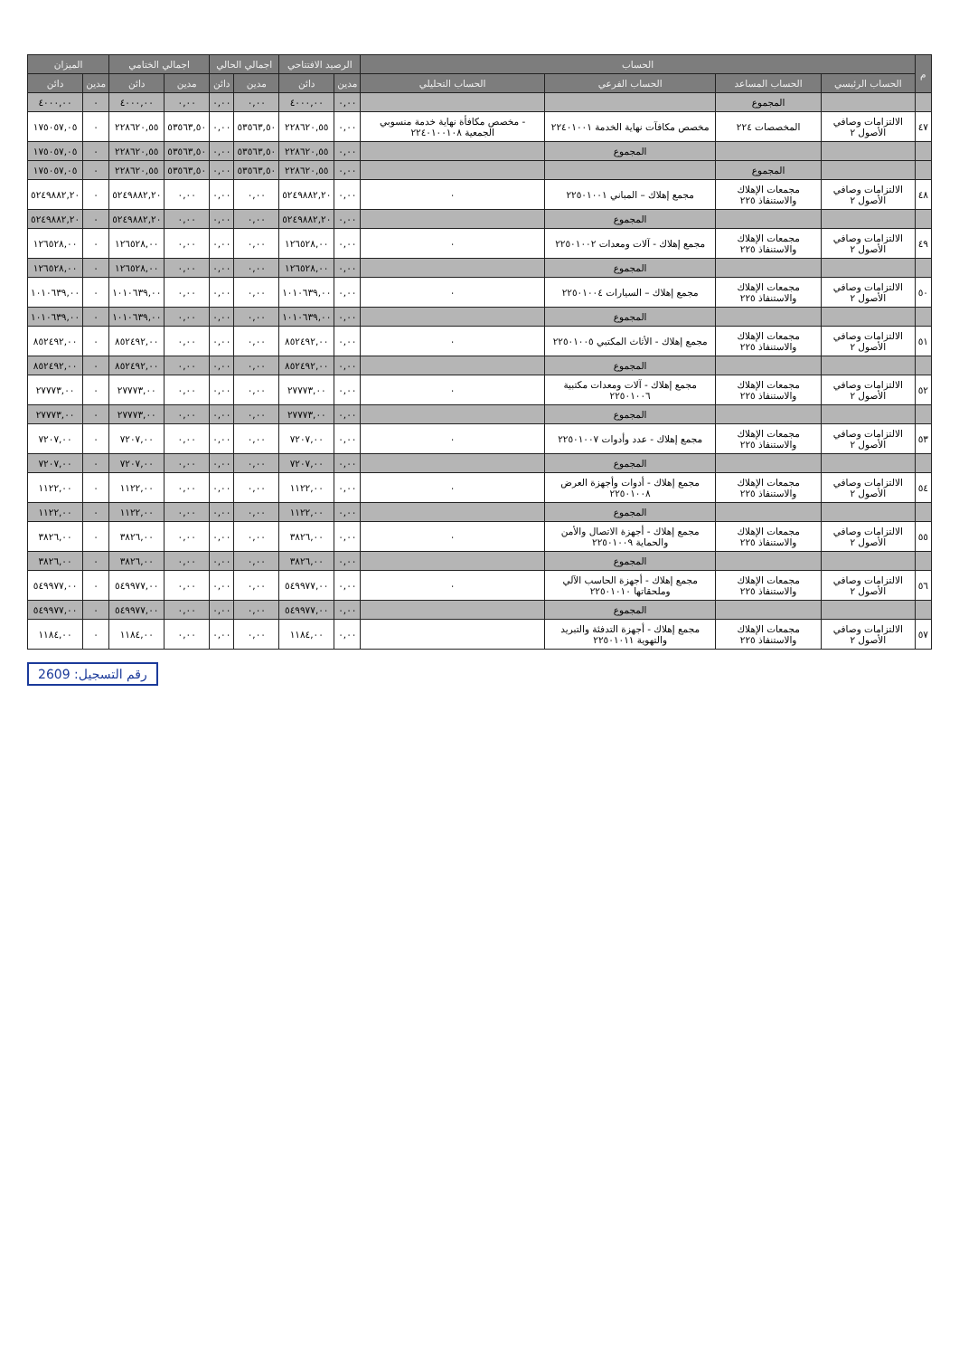| م | الحساب | | | | الرصيد الافتتاحي | | اجمالي الحالي | | اجمالي الختامي | | الميزان | |
| --- | --- | --- | --- | --- | --- | --- | --- | --- | --- | --- | --- | --- |
| | الحساب الرئيسي | الحساب المساعد | الحساب الفرعي | الحساب التحليلي | مدين | دائن | مدين | دائن | مدين | دائن | مدين | دائن |
| | | المجموع | | | ٠,٠٠ | ٤٠٠٠,٠٠ | ٠,٠٠ | ٠,٠٠ | ٠,٠٠ | ٤٠٠٠,٠٠ | ٠ | ٤٠٠٠,٠٠ |
| ٤٧ | الالتزامات وصافي الأصول ٢ | المخصصات ٢٢٤ | مخصص مكافآت نهاية الخدمة ٢٢٤٠١٠٠١ | - مخصص مكافأة نهاية خدمة منسوبي الجمعية ٢٢٤٠١٠٠١٠٨ | ٠,٠٠ | ٢٢٨٦٢٠,٥٥ | ٥٣٥٦٣,٥٠ | ٠,٠٠ | ٥٣٥٦٣,٥٠ | ٢٢٨٦٢٠,٥٥ | ٠ | ١٧٥٠٥٧,٠٥ |
| | | | المجموع | | ٠,٠٠ | ٢٢٨٦٢٠,٥٥ | ٥٣٥٦٣,٥٠ | ٠,٠٠ | ٥٣٥٦٣,٥٠ | ٢٢٨٦٢٠,٥٥ | ٠ | ١٧٥٠٥٧,٠٥ |
| | | المجموع | | | ٠,٠٠ | ٢٢٨٦٢٠,٥٥ | ٥٣٥٦٣,٥٠ | ٠,٠٠ | ٥٣٥٦٣,٥٠ | ٢٢٨٦٢٠,٥٥ | ٠ | ١٧٥٠٥٧,٠٥ |
| ٤٨ | الالتزامات وصافي الأصول ٢ | مجمعات الإهلاك والاستنفاذ ٢٢٥ | مجمع إهلاك – المباني ٢٢٥٠١٠٠١ | ٠ | ٠,٠٠ | ٥٢٤٩٨٨٢,٢٠ | ٠,٠٠ | ٠,٠٠ | ٠,٠٠ | ٥٢٤٩٨٨٢,٢٠ | ٠ | ٥٢٤٩٨٨٢,٢٠ |
| | | | المجموع | | ٠,٠٠ | ٥٢٤٩٨٨٢,٢٠ | ٠,٠٠ | ٠,٠٠ | ٠,٠٠ | ٥٢٤٩٨٨٢,٢٠ | ٠ | ٥٢٤٩٨٨٢,٢٠ |
| ٤٩ | الالتزامات وصافي الأصول ٢ | مجمعات الإهلاك والاستنفاذ ٢٢٥ | مجمع إهلاك - آلات ومعدات ٢٢٥٠١٠٠٢ | ٠ | ٠,٠٠ | ١٢٦٥٢٨,٠٠ | ٠,٠٠ | ٠,٠٠ | ٠,٠٠ | ١٢٦٥٢٨,٠٠ | ٠ | ١٢٦٥٢٨,٠٠ |
| | | | المجموع | | ٠,٠٠ | ١٢٦٥٢٨,٠٠ | ٠,٠٠ | ٠,٠٠ | ٠,٠٠ | ١٢٦٥٢٨,٠٠ | ٠ | ١٢٦٥٢٨,٠٠ |
| ٥٠ | الالتزامات وصافي الأصول ٢ | مجمعات الإهلاك والاستنفاذ ٢٢٥ | مجمع إهلاك – السيارات ٢٢٥٠١٠٠٤ | ٠ | ٠,٠٠ | ١٠١٠٦٣٩,٠٠ | ٠,٠٠ | ٠,٠٠ | ٠,٠٠ | ١٠١٠٦٣٩,٠٠ | ٠ | ١٠١٠٦٣٩,٠٠ |
| | | | المجموع | | ٠,٠٠ | ١٠١٠٦٣٩,٠٠ | ٠,٠٠ | ٠,٠٠ | ٠,٠٠ | ١٠١٠٦٣٩,٠٠ | ٠ | ١٠١٠٦٣٩,٠٠ |
| ٥١ | الالتزامات وصافي الأصول ٢ | مجمعات الإهلاك والاستنفاذ ٢٢٥ | مجمع إهلاك - الأثاث المكتبي ٢٢٥٠١٠٠٥ | ٠ | ٠,٠٠ | ٨٥٢٤٩٢,٠٠ | ٠,٠٠ | ٠,٠٠ | ٠,٠٠ | ٨٥٢٤٩٢,٠٠ | ٠ | ٨٥٢٤٩٢,٠٠ |
| | | | المجموع | | ٠,٠٠ | ٨٥٢٤٩٢,٠٠ | ٠,٠٠ | ٠,٠٠ | ٠,٠٠ | ٨٥٢٤٩٢,٠٠ | ٠ | ٨٥٢٤٩٢,٠٠ |
| ٥٢ | الالتزامات وصافي الأصول ٢ | مجمعات الإهلاك والاستنفاذ ٢٢٥ | مجمع إهلاك - آلات ومعدات مكتبية ٢٢٥٠١٠٠٦ | ٠ | ٠,٠٠ | ٢٧٧٧٣,٠٠ | ٠,٠٠ | ٠,٠٠ | ٠,٠٠ | ٢٧٧٧٣,٠٠ | ٠ | ٢٧٧٧٣,٠٠ |
| | | | المجموع | | ٠,٠٠ | ٢٧٧٧٣,٠٠ | ٠,٠٠ | ٠,٠٠ | ٠,٠٠ | ٢٧٧٧٣,٠٠ | ٠ | ٢٧٧٧٣,٠٠ |
| ٥٣ | الالتزامات وصافي الأصول ٢ | مجمعات الإهلاك والاستنفاذ ٢٢٥ | مجمع إهلاك - عدد وأدوات ٢٢٥٠١٠٠٧ | ٠ | ٠,٠٠ | ٧٢٠٧,٠٠ | ٠,٠٠ | ٠,٠٠ | ٠,٠٠ | ٧٢٠٧,٠٠ | ٠ | ٧٢٠٧,٠٠ |
| | | | المجموع | | ٠,٠٠ | ٧٢٠٧,٠٠ | ٠,٠٠ | ٠,٠٠ | ٠,٠٠ | ٧٢٠٧,٠٠ | ٠ | ٧٢٠٧,٠٠ |
| ٥٤ | الالتزامات وصافي الأصول ٢ | مجمعات الإهلاك والاستنفاذ ٢٢٥ | مجمع إهلاك - أدوات وأجهزة العرض ٢٢٥٠١٠٠٨ | ٠ | ٠,٠٠ | ١١٢٢,٠٠ | ٠,٠٠ | ٠,٠٠ | ٠,٠٠ | ١١٢٢,٠٠ | ٠ | ١١٢٢,٠٠ |
| | | | المجموع | | ٠,٠٠ | ١١٢٢,٠٠ | ٠,٠٠ | ٠,٠٠ | ٠,٠٠ | ١١٢٢,٠٠ | ٠ | ١١٢٢,٠٠ |
| ٥٥ | الالتزامات وصافي الأصول ٢ | مجمعات الإهلاك والاستنفاذ ٢٢٥ | مجمع إهلاك - أجهزة الاتصال والأمن والحماية ٢٢٥٠١٠٠٩ | ٠ | ٠,٠٠ | ٣٨٢٦,٠٠ | ٠,٠٠ | ٠,٠٠ | ٠,٠٠ | ٣٨٢٦,٠٠ | ٠ | ٣٨٢٦,٠٠ |
| | | | المجموع | | ٠,٠٠ | ٣٨٢٦,٠٠ | ٠,٠٠ | ٠,٠٠ | ٠,٠٠ | ٣٨٢٦,٠٠ | ٠ | ٣٨٢٦,٠٠ |
| ٥٦ | الالتزامات وصافي الأصول ٢ | مجمعات الإهلاك والاستنفاذ ٢٢٥ | مجمع إهلاك - أجهزة الحاسب الآلي وملحقاتها ٢٢٥٠١٠١٠ | ٠ | ٠,٠٠ | ٥٤٩٩٧٧,٠٠ | ٠,٠٠ | ٠,٠٠ | ٠,٠٠ | ٥٤٩٩٧٧,٠٠ | ٠ | ٥٤٩٩٧٧,٠٠ |
| | | | المجموع | | ٠,٠٠ | ٥٤٩٩٧٧,٠٠ | ٠,٠٠ | ٠,٠٠ | ٠,٠٠ | ٥٤٩٩٧٧,٠٠ | ٠ | ٥٤٩٩٧٧,٠٠ |
| ٥٧ | الالتزامات وصافي الأصول ٢ | مجمعات الإهلاك والاستنفاذ ٢٢٥ | مجمع إهلاك - أجهزة التدفئة والتبريد والتهوية ٢٢٥٠١٠١١ | | ٠,٠٠ | ١١٨٤,٠٠ | ٠,٠٠ | ٠,٠٠ | ٠,٠٠ | ١١٨٤,٠٠ | ٠ | ١١٨٤,٠٠ |
رقم التسجيل: 2609